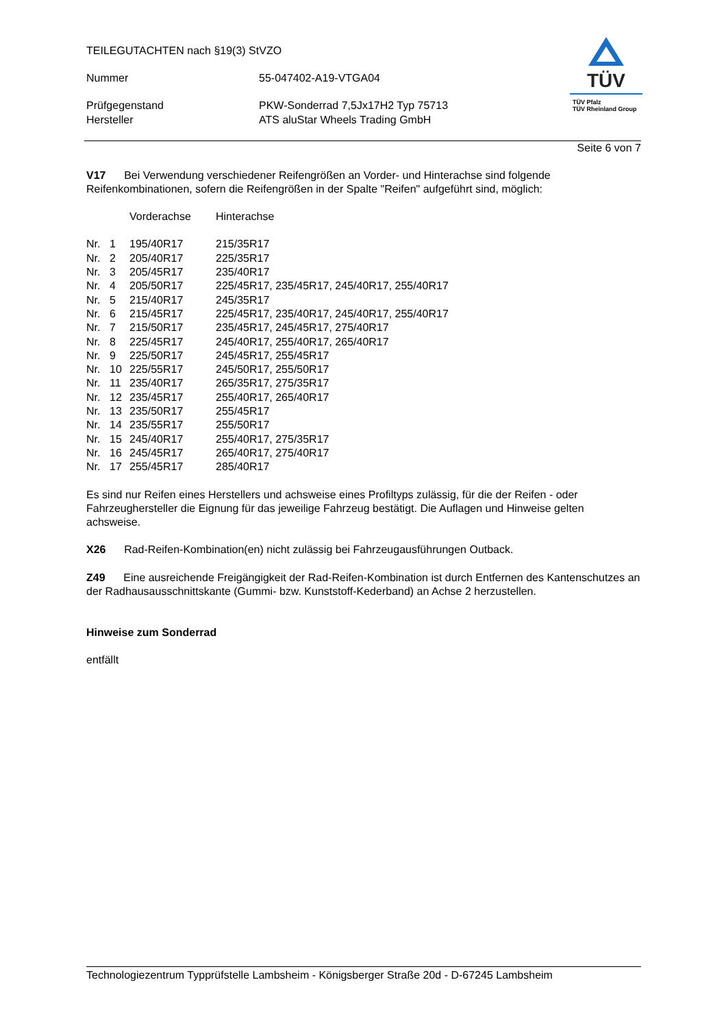TEILEGUTACHTEN nach §19(3) StVZO
| Nummer | 55-047402-A19-VTGA04 |
| Prüfgegenstand | PKW-Sonderrad 7,5Jx17H2 Typ 75713 |
| Hersteller | ATS aluStar Wheels Trading GmbH |
Seite 6 von 7
V17 Bei Verwendung verschiedener Reifengrößen an Vorder- und Hinterachse sind folgende Reifenkombinationen, sofern die Reifengrößen in der Spalte "Reifen" aufgeführt sind, möglich:
| | | Vorderachse | Hinterachse |
| Nr. | 1 | 195/40R17 | 215/35R17 |
| Nr. | 2 | 205/40R17 | 225/35R17 |
| Nr. | 3 | 205/45R17 | 235/40R17 |
| Nr. | 4 | 205/50R17 | 225/45R17, 235/45R17, 245/40R17, 255/40R17 |
| Nr. | 5 | 215/40R17 | 245/35R17 |
| Nr. | 6 | 215/45R17 | 225/45R17, 235/40R17, 245/40R17, 255/40R17 |
| Nr. | 7 | 215/50R17 | 235/45R17, 245/45R17, 275/40R17 |
| Nr. | 8 | 225/45R17 | 245/40R17, 255/40R17, 265/40R17 |
| Nr. | 9 | 225/50R17 | 245/45R17, 255/45R17 |
| Nr. | 10 | 225/55R17 | 245/50R17, 255/50R17 |
| Nr. | 11 | 235/40R17 | 265/35R17, 275/35R17 |
| Nr. | 12 | 235/45R17 | 255/40R17, 265/40R17 |
| Nr. | 13 | 235/50R17 | 255/45R17 |
| Nr. | 14 | 235/55R17 | 255/50R17 |
| Nr. | 15 | 245/40R17 | 255/40R17, 275/35R17 |
| Nr. | 16 | 245/45R17 | 265/40R17, 275/40R17 |
| Nr. | 17 | 255/45R17 | 285/40R17 |
Es sind nur Reifen eines Herstellers und achsweise eines Profiltyps zulässig, für die der Reifen - oder Fahrzeughersteller die Eignung für das jeweilige Fahrzeug bestätigt. Die Auflagen und Hinweise gelten achsweise.
X26 Rad-Reifen-Kombination(en) nicht zulässig bei Fahrzeugausführungen Outback.
Z49 Eine ausreichende Freigängigkeit der Rad-Reifen-Kombination ist durch Entfernen des Kantenschutzes an der Radhausausschnittskante (Gummi- bzw. Kunststoff-Kederband) an Achse 2 herzustellen.
Hinweise zum Sonderrad
entfällt
TÜV
TÜV Pfalz
TÜV Rheinland Group
Technologiezentrum Typprüfstelle Lambsheim - Königsberger Straße 20d - D-67245 Lambsheim